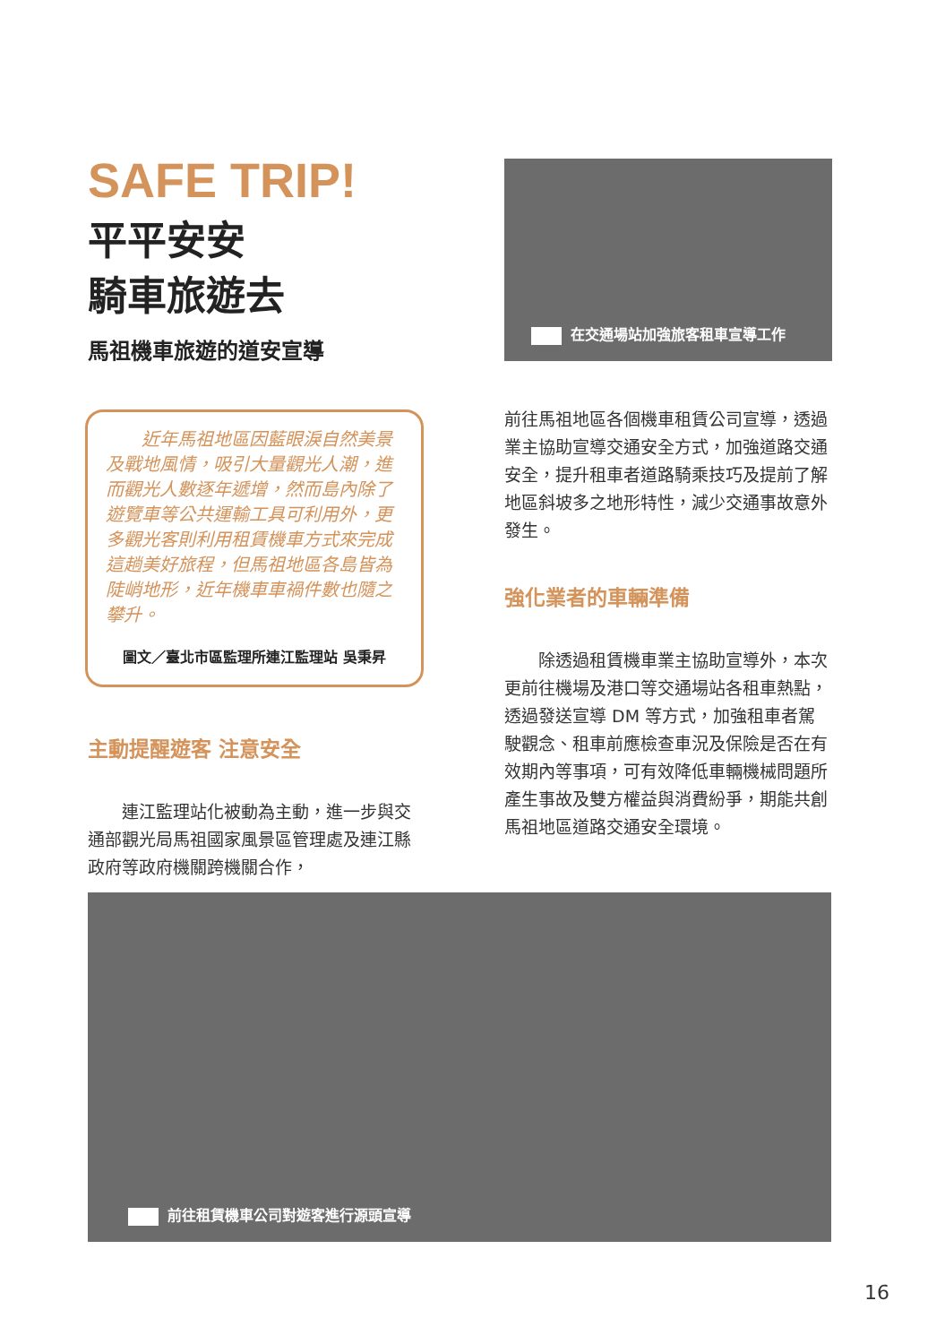SAFE TRIP!
平平安安
騎車旅遊去
馬祖機車旅遊的道安宣導
近年馬祖地區因藍眼淚自然美景及戰地風情，吸引大量觀光人潮，進而觀光人數逐年遞增，然而島內除了遊覽車等公共運輸工具可利用外，更多觀光客則利用租賃機車方式來完成這趟美好旅程，但馬祖地區各島皆為陡峭地形，近年機車車禍件數也隨之攀升。
圖文／臺北市區監理所連江監理站 吳秉昇
主動提醒遊客 注意安全
　　連江監理站化被動為主動，進一步與交通部觀光局馬祖國家風景區管理處及連江縣政府等政府機關跨機關合作，
在交通場站加強旅客租車宣導工作
前往馬祖地區各個機車租賃公司宣導，透過業主協助宣導交通安全方式，加強道路交通安全，提升租車者道路騎乘技巧及提前了解地區斜坡多之地形特性，減少交通事故意外發生。
強化業者的車輛準備
　　除透過租賃機車業主協助宣導外，本次更前往機場及港口等交通場站各租車熱點，透過發送宣導 DM 等方式，加強租車者駕駛觀念、租車前應檢查車況及保險是否在有效期內等事項，可有效降低車輛機械問題所產生事故及雙方權益與消費紛爭，期能共創馬祖地區道路交通安全環境。
前往租賃機車公司對遊客進行源頭宣導
16